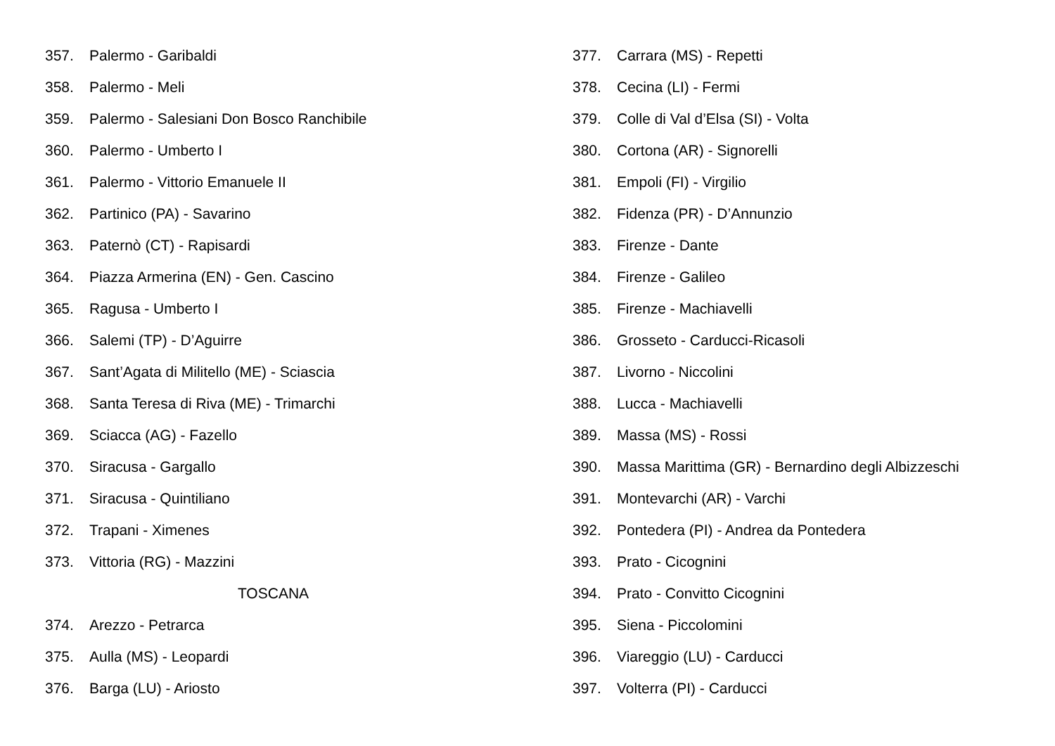357. Palermo - Garibaldi
358. Palermo - Meli
359. Palermo - Salesiani Don Bosco Ranchibile
360. Palermo - Umberto I
361. Palermo - Vittorio Emanuele II
362. Partinico (PA) - Savarino
363. Paternò (CT) - Rapisardi
364. Piazza Armerina (EN) - Gen. Cascino
365. Ragusa - Umberto I
366. Salemi (TP) - D’Aguirre
367. Sant’Agata di Militello (ME) - Sciascia
368. Santa Teresa di Riva (ME) - Trimarchi
369. Sciacca (AG) - Fazello
370. Siracusa - Gargallo
371. Siracusa - Quintiliano
372. Trapani - Ximenes
373. Vittoria (RG) - Mazzini
TOSCANA
374. Arezzo - Petrarca
375. Aulla (MS) - Leopardi
376. Barga (LU) - Ariosto
377. Carrara (MS) - Repetti
378. Cecina (LI) - Fermi
379. Colle di Val d’Elsa (SI) - Volta
380. Cortona (AR) - Signorelli
381. Empoli (FI) - Virgilio
382. Fidenza (PR) - D’Annunzio
383. Firenze - Dante
384. Firenze - Galileo
385. Firenze - Machiavelli
386. Grosseto - Carducci-Ricasoli
387. Livorno - Niccolini
388. Lucca - Machiavelli
389. Massa (MS) - Rossi
390. Massa Marittima (GR) - Bernardino degli Albizzeschi
391. Montevarchi (AR) - Varchi
392. Pontedera (PI) - Andrea da Pontedera
393. Prato - Cicognini
394. Prato - Convitto Cicognini
395. Siena - Piccolomini
396. Viareggio (LU) - Carducci
397. Volterra (PI) - Carducci